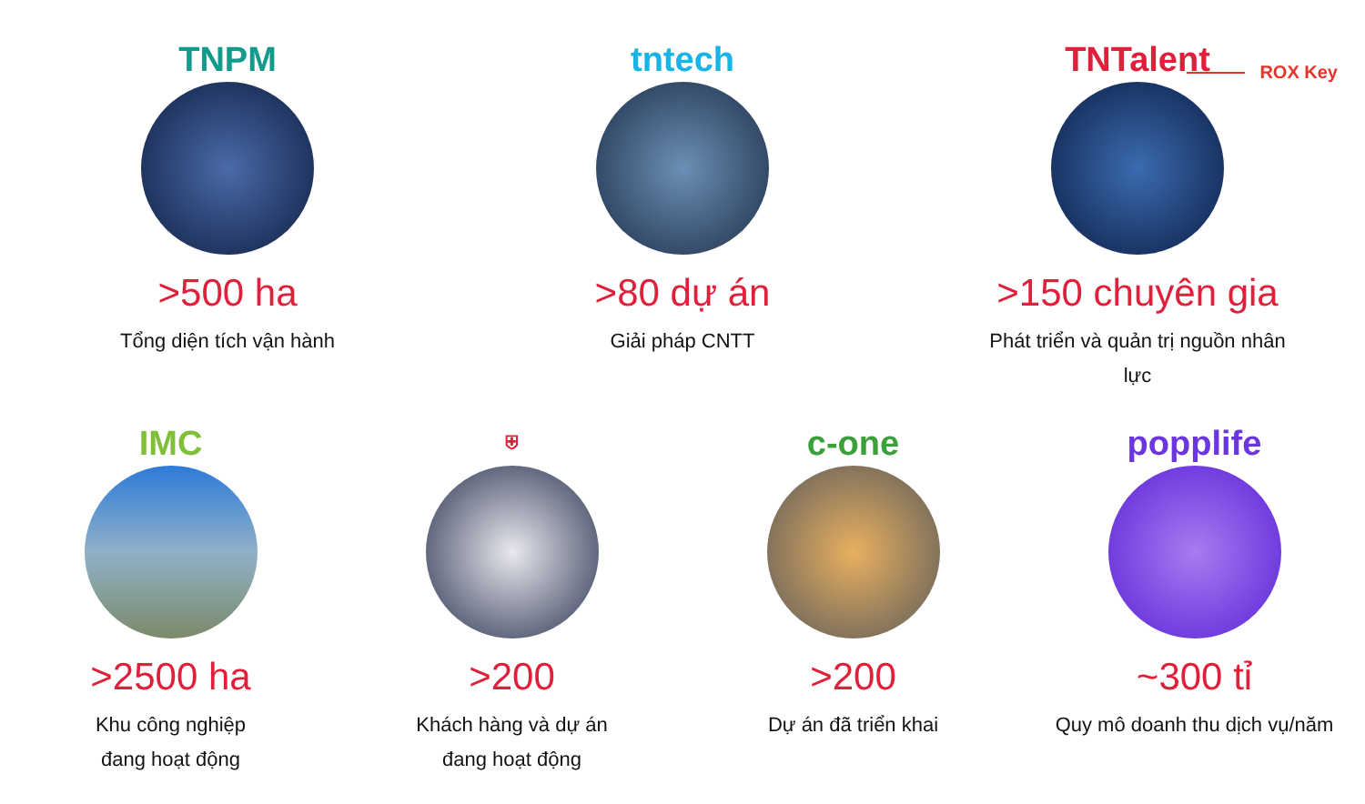ROX Key
TNPM
>500 ha
Tổng diện tích vận hành
tntech
>80 dự án
Giải pháp CNTT
TNTalent
>150 chuyên gia
Phát triển và quản trị nguồn nhân lực
IMC
>2500 ha
Khu công nghiệp
đang hoạt động
⛨
>200
Khách hàng và dự án
đang hoạt động
c-one
>200
Dự án đã triển khai
popplife
~300 tỉ
Quy mô doanh thu dịch vụ/năm